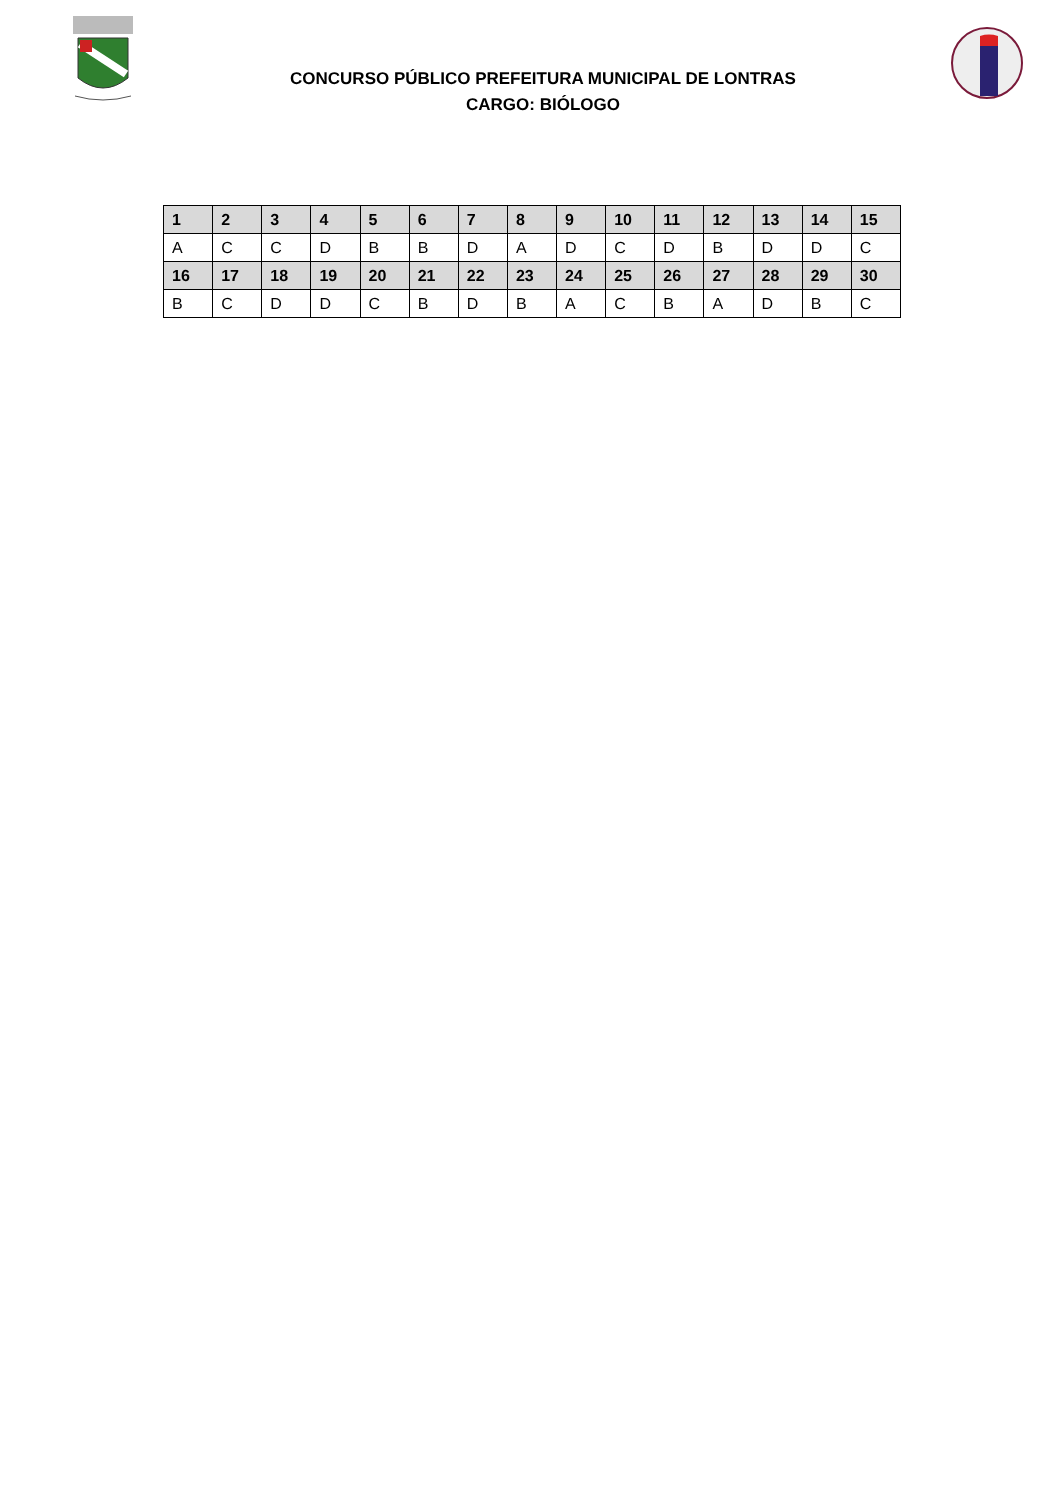CONCURSO PÚBLICO PREFEITURA MUNICIPAL DE LONTRAS
CARGO: BIÓLOGO
| 1 | 2 | 3 | 4 | 5 | 6 | 7 | 8 | 9 | 10 | 11 | 12 | 13 | 14 | 15 |
| --- | --- | --- | --- | --- | --- | --- | --- | --- | --- | --- | --- | --- | --- | --- |
| A | C | C | D | B | B | D | A | D | C | D | B | D | D | C |
| 16 | 17 | 18 | 19 | 20 | 21 | 22 | 23 | 24 | 25 | 26 | 27 | 28 | 29 | 30 |
| B | C | D | D | C | B | D | B | A | C | B | A | D | B | C |